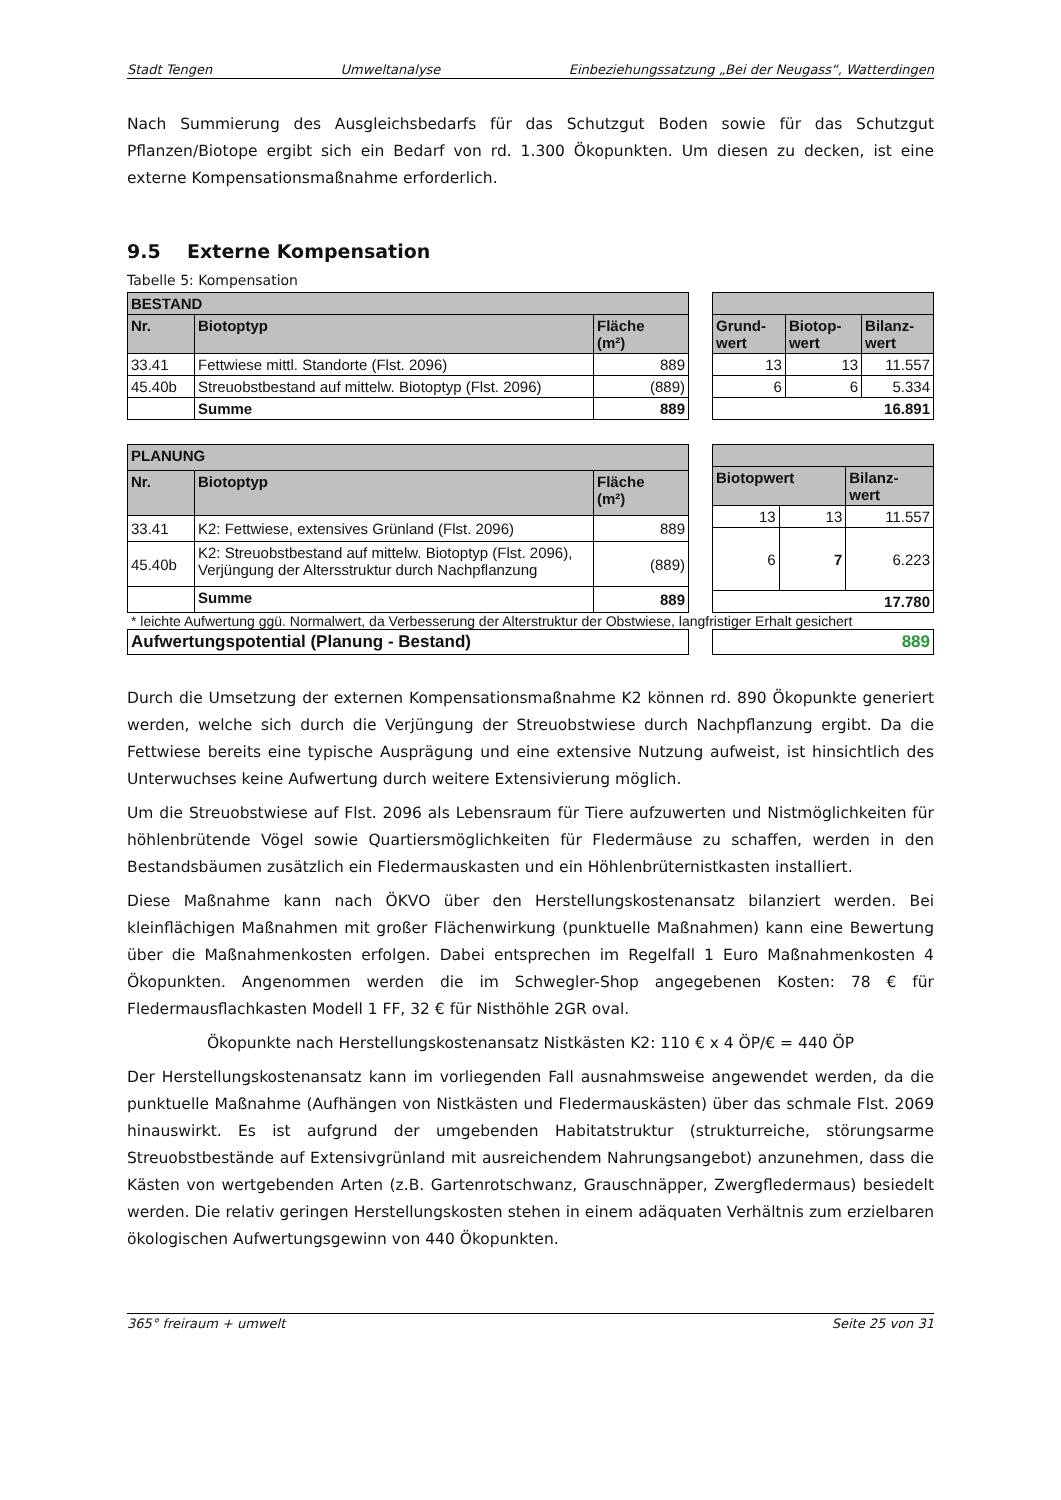Stadt Tengen Umweltanalyse Einbeziehungssatzung „Bei der Neugass“, Watterdingen
Nach Summierung des Ausgleichsbedarfs für das Schutzgut Boden sowie für das Schutzgut Pflanzen/Biotope ergibt sich ein Bedarf von rd. 1.300 Ökopunkten. Um diesen zu decken, ist eine externe Kompensationsmaßnahme erforderlich.
9.5 Externe Kompensation
Tabelle 5: Kompensation
| BESTAND | | |
| --- | --- | --- |
| Nr. | Biotoptyp | Fläche (m²) |
| 33.41 | Fettwiese mittl. Standorte (Flst. 2096) | 889 |
| 45.40b | Streuobstbestand auf mittelw. Biotoptyp (Flst. 2096) | (889) |
| | Summe | 889 |
| Grund- wert | Biotop- wert | Bilanz- wert |
| --- | --- | --- |
| 13 | 13 | 11.557 |
| 6 | 6 | 5.334 |
| 16.891 | | |
| PLANUNG | | |
| --- | --- | --- |
| Nr. | Biotoptyp | Fläche (m²) |
| 33.41 | K2: Fettwiese, extensives Grünland (Flst. 2096) | 889 |
| 45.40b | K2: Streuobstbestand auf mittelw. Biotoptyp (Flst. 2096), Verjüngung der Altersstruktur durch Nachpflanzung | (889) |
| | Summe | 889 |
| Biotopwert | | Bilanz- wert |
| --- | --- | --- |
| 13 | 13 | 11.557 |
| 6 | 7 | 6.223 |
| 17.780 | | |
* leichte Aufwertung ggü. Normalwert, da Verbesserung der Alterstruktur der Obstwiese, langfristiger Erhalt gesichert
| Aufwertungspotential (Planung - Bestand) |
| 889 |
Durch die Umsetzung der externen Kompensationsmaßnahme K2 können rd. 890 Ökopunkte generiert werden, welche sich durch die Verjüngung der Streuobstwiese durch Nachpflanzung ergibt. Da die Fettwiese bereits eine typische Ausprägung und eine extensive Nutzung aufweist, ist hinsichtlich des Unterwuchses keine Aufwertung durch weitere Extensivierung möglich.
Um die Streuobstwiese auf Flst. 2096 als Lebensraum für Tiere aufzuwerten und Nistmöglichkeiten für höhlenbrütende Vögel sowie Quartiersmöglichkeiten für Fledermäuse zu schaffen, werden in den Bestandsbäumen zusätzlich ein Fledermauskasten und ein Höhlenbrüternistkasten installiert.
Diese Maßnahme kann nach ÖKVO über den Herstellungskostenansatz bilanziert werden. Bei kleinflächigen Maßnahmen mit großer Flächenwirkung (punktuelle Maßnahmen) kann eine Bewertung über die Maßnahmenkosten erfolgen. Dabei entsprechen im Regelfall 1 Euro Maßnahmenkosten 4 Ökopunkten. Angenommen werden die im Schwegler-Shop angegebenen Kosten: 78 € für Fledermausflachkasten Modell 1 FF, 32 € für Nisthöhle 2GR oval.
Ökopunkte nach Herstellungskostenansatz Nistkästen K2: 110 € x 4 ÖP/€ = 440 ÖP
Der Herstellungskostenansatz kann im vorliegenden Fall ausnahmsweise angewendet werden, da die punktuelle Maßnahme (Aufhängen von Nistkästen und Fledermauskästen) über das schmale Flst. 2069 hinauswirkt. Es ist aufgrund der umgebenden Habitatstruktur (strukturreiche, störungsarme Streuobstbestände auf Extensivgrünland mit ausreichendem Nahrungsangebot) anzunehmen, dass die Kästen von wertgebenden Arten (z.B. Gartenrotschwanz, Grauschnäpper, Zwergfledermaus) besiedelt werden. Die relativ geringen Herstellungskosten stehen in einem adäquaten Verhältnis zum erzielbaren ökologischen Aufwertungsgewinn von 440 Ökopunkten.
365° freiraum + umwelt Seite 25 von 31